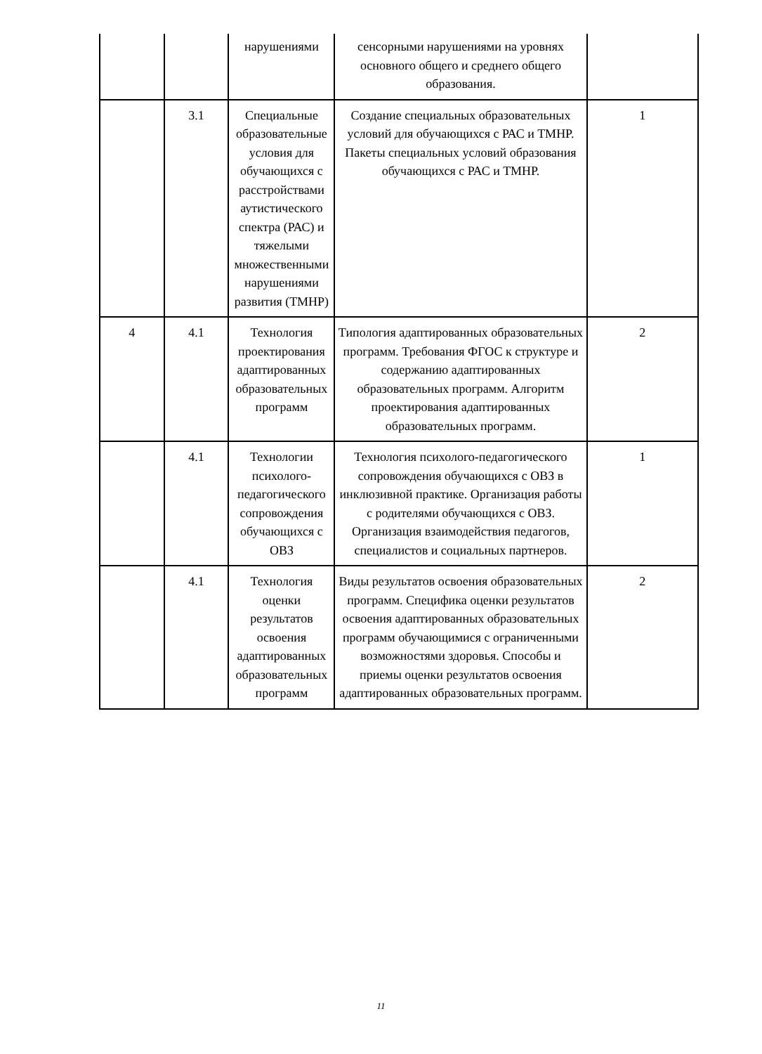| | | нарушениями | сенсорными нарушениями на уровнях основного общего и среднего общего образования. | |
| | 3.1 | Специальные образовательные условия для обучающихся с расстройствами аутистического спектра (РАС) и тяжелыми множественными нарушениями развития (ТМНР) | Создание специальных образовательных условий для обучающихся с РАС и ТМНР. Пакеты специальных условий образования обучающихся с РАС и ТМНР. | 1 |
| 4 | 4.1 | Технология проектирования адаптированных образовательных программ | Типология адаптированных образовательных программ. Требования ФГОС к структуре и содержанию адаптированных образовательных программ. Алгоритм проектирования адаптированных образовательных программ. | 2 |
| | 4.1 | Технологии психолого-педагогического сопровождения обучающихся с ОВЗ | Технология психолого-педагогического сопровождения обучающихся с ОВЗ в инклюзивной практике. Организация работы с родителями обучающихся с ОВЗ. Организация взаимодействия педагогов, специалистов и социальных партнеров. | 1 |
| | 4.1 | Технология оценки результатов освоения адаптированных образовательных программ | Виды результатов освоения образовательных программ. Специфика оценки результатов освоения адаптированных образовательных программ обучающимися с ограниченными возможностями здоровья. Способы и приемы оценки результатов освоения адаптированных образовательных программ. | 2 |
11